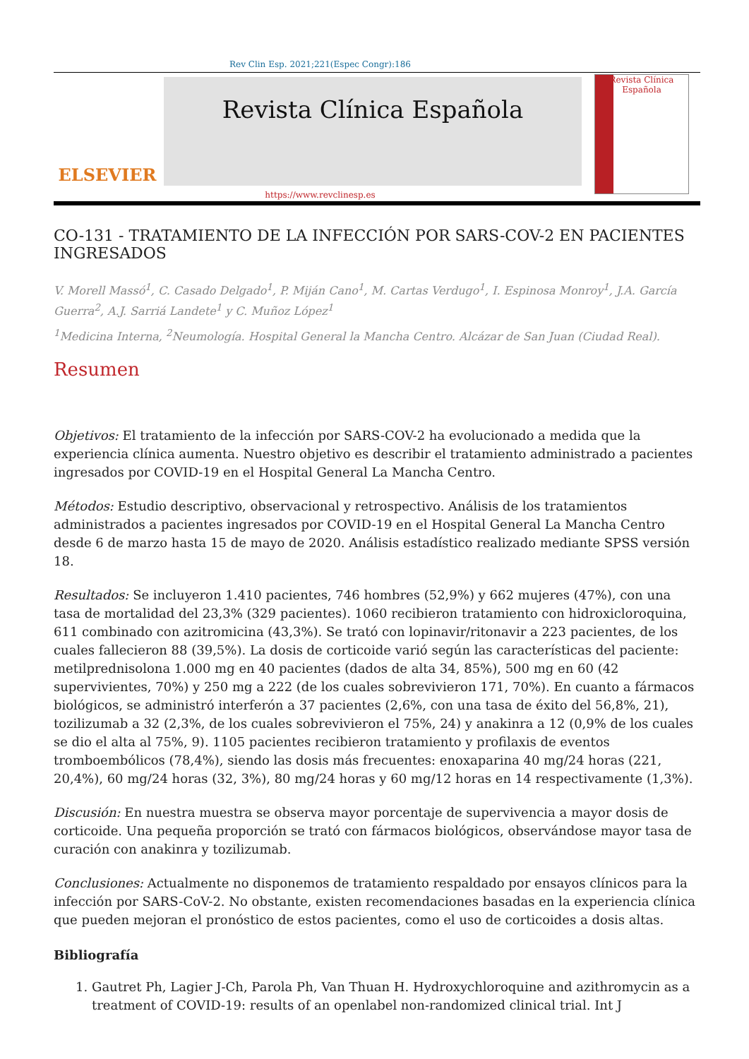Rev Clin Esp. 2021;221(Espec Congr):186
ELSEVIER
Revista Clínica Española
Revista Clínica Española
https://www.revclinesp.es
CO-131 - TRATAMIENTO DE LA INFECCIÓN POR SARS-COV-2 EN PACIENTES INGRESADOS
V. Morell Massó<sup>1</sup>, C. Casado Delgado<sup>1</sup>, P. Miján Cano<sup>1</sup>, M. Cartas Verdugo<sup>1</sup>, I. Espinosa Monroy<sup>1</sup>, J.A. García Guerra<sup>2</sup>, A.J. Sarriá Landete<sup>1</sup> y C. Muñoz López<sup>1</sup>
<sup>1</sup> Medicina Interna, <sup>2</sup>Neumología. Hospital General la Mancha Centro. Alcázar de San Juan (Ciudad Real).
Resumen
Objetivos: El tratamiento de la infección por SARS-COV-2 ha evolucionado a medida que la experiencia clínica aumenta. Nuestro objetivo es describir el tratamiento administrado a pacientes ingresados por COVID-19 en el Hospital General La Mancha Centro.
Métodos: Estudio descriptivo, observacional y retrospectivo. Análisis de los tratamientos administrados a pacientes ingresados por COVID-19 en el Hospital General La Mancha Centro desde 6 de marzo hasta 15 de mayo de 2020. Análisis estadístico realizado mediante SPSS versión 18.
Resultados: Se incluyeron 1.410 pacientes, 746 hombres (52,9%) y 662 mujeres (47%), con una tasa de mortalidad del 23,3% (329 pacientes). 1060 recibieron tratamiento con hidroxicloroquina, 611 combinado con azitromicina (43,3%). Se trató con lopinavir/ritonavir a 223 pacientes, de los cuales fallecieron 88 (39,5%). La dosis de corticoide varió según las características del paciente: metilprednisolona 1.000 mg en 40 pacientes (dados de alta 34, 85%), 500 mg en 60 (42 supervivientes, 70%) y 250 mg a 222 (de los cuales sobrevivieron 171, 70%). En cuanto a fármacos biológicos, se administró interferón a 37 pacientes (2,6%, con una tasa de éxito del 56,8%, 21), tozilizumab a 32 (2,3%, de los cuales sobrevivieron el 75%, 24) y anakinra a 12 (0,9% de los cuales se dio el alta al 75%, 9). 1105 pacientes recibieron tratamiento y profilaxis de eventos tromboembólicos (78,4%), siendo las dosis más frecuentes: enoxaparina 40 mg/24 horas (221, 20,4%), 60 mg/24 horas (32, 3%), 80 mg/24 horas y 60 mg/12 horas en 14 respectivamente (1,3%).
Discusión: En nuestra muestra se observa mayor porcentaje de supervivencia a mayor dosis de corticoide. Una pequeña proporción se trató con fármacos biológicos, observándose mayor tasa de curación con anakinra y tozilizumab.
Conclusiones: Actualmente no disponemos de tratamiento respaldado por ensayos clínicos para la infección por SARS-CoV-2. No obstante, existen recomendaciones basadas en la experiencia clínica que pueden mejoran el pronóstico de estos pacientes, como el uso de corticoides a dosis altas.
Bibliografía
1. Gautret Ph, Lagier J-Ch, Parola Ph, Van Thuan H. Hydroxychloroquine and azithromycin as a treatment of COVID-19: results of an openlabel non-randomized clinical trial. Int J